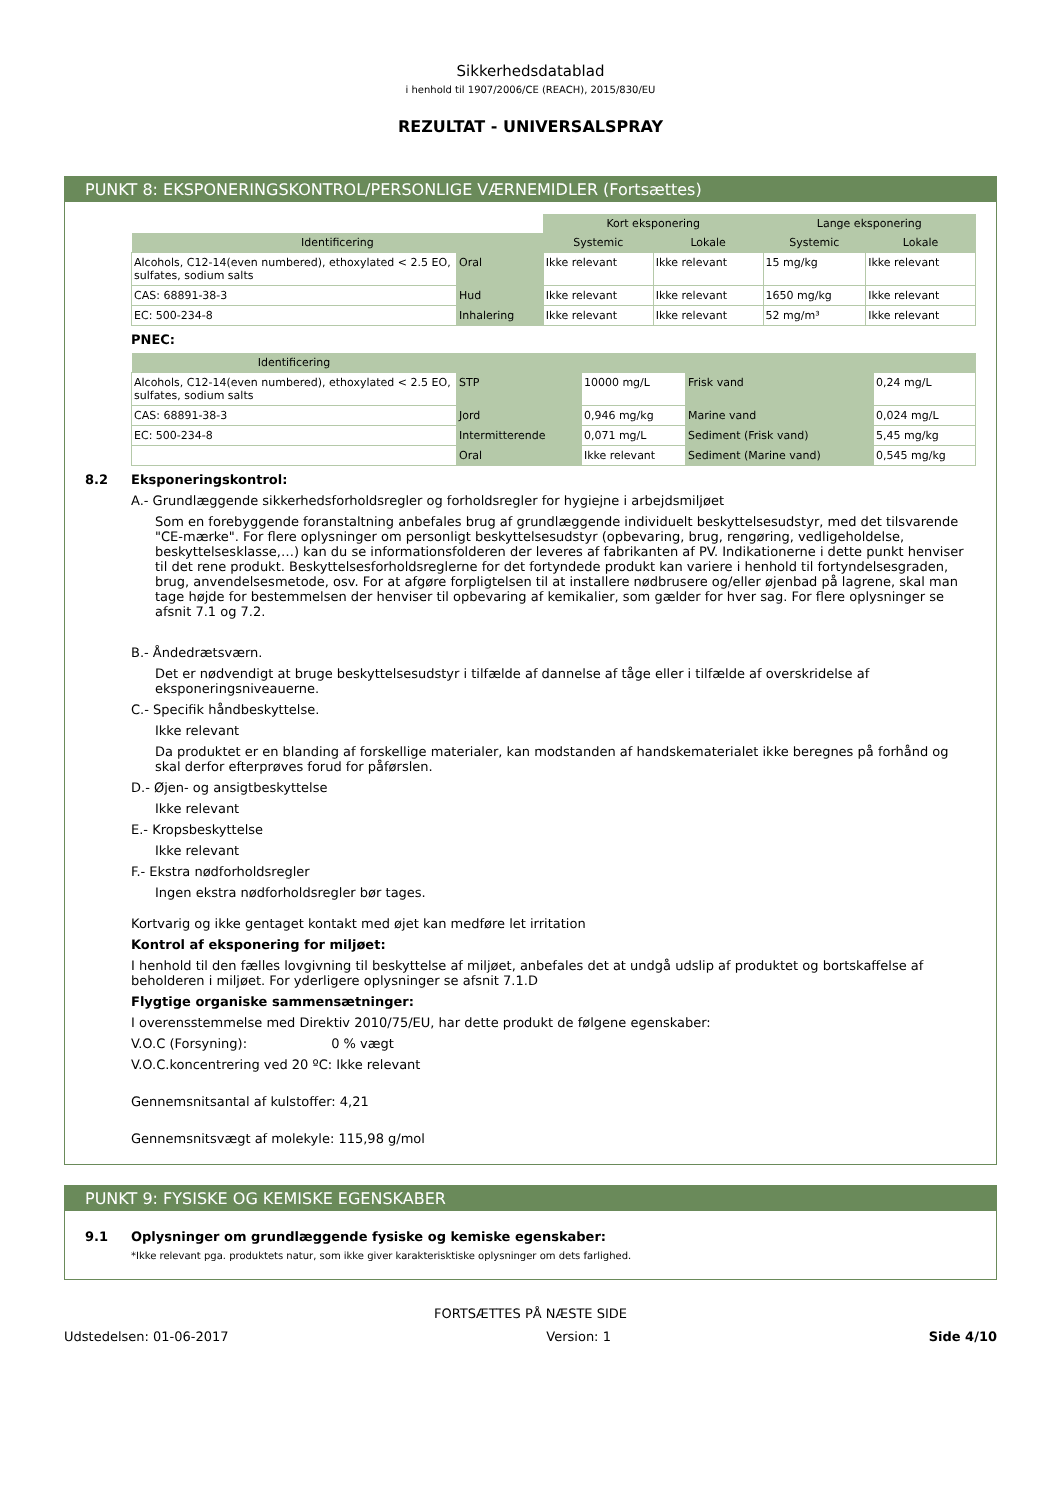Sikkerhedsdatablad
i henhold til 1907/2006/CE (REACH), 2015/830/EU
REZULTAT - UNIVERSALSPRAY
PUNKT 8: EKSPONERINGSKONTROL/PERSONLIGE VÆRNEMIDLER (Fortsættes)
| | | Kort eksponering | | Lange eksponering | |
| --- | --- | --- | --- | --- | --- |
| Identificering | | Systemic | Lokale | Systemic | Lokale |
| Alcohols, C12-14(even numbered), ethoxylated < 2.5 EO, sulfates, sodium salts | Oral | Ikke relevant | Ikke relevant | 15 mg/kg | Ikke relevant |
| CAS: 68891-38-3 | Hud | Ikke relevant | Ikke relevant | 1650 mg/kg | Ikke relevant |
| EC: 500-234-8 | Inhalering | Ikke relevant | Ikke relevant | 52 mg/m³ | Ikke relevant |
PNEC:
| Identificering | | | | |
| --- | --- | --- | --- | --- |
| Alcohols, C12-14(even numbered), ethoxylated < 2.5 EO, sulfates, sodium salts | STP | 10000 mg/L | Frisk vand | 0,24 mg/L |
| CAS: 68891-38-3 | Jord | 0,946 mg/kg | Marine vand | 0,024 mg/L |
| EC: 500-234-8 | Intermitterende | 0,071 mg/L | Sediment (Frisk vand) | 5,45 mg/kg |
| | Oral | Ikke relevant | Sediment (Marine vand) | 0,545 mg/kg |
8.2 Eksponeringskontrol:
A.- Grundlæggende sikkerhedsforholdsregler og forholdsregler for hygiejne i arbejdsmiljøet
Som en forebyggende foranstaltning anbefales brug af grundlæggende individuelt beskyttelsesudstyr, med det tilsvarende "CE-mærke". For flere oplysninger om personligt beskyttelsesudstyr (opbevaring, brug, rengøring, vedligeholdelse, beskyttelsesklasse,…) kan du se informationsfolderen der leveres af fabrikanten af PV. Indikationerne i dette punkt henviser til det rene produkt. Beskyttelsesforholdsreglerne for det fortyndede produkt kan variere i henhold til fortyndelsesgraden, brug, anvendelsesmetode, osv. For at afgøre forpligtelsen til at installere nødbrusere og/eller øjenbad på lagrene, skal man tage højde for bestemmelsen der henviser til opbevaring af kemikalier, som gælder for hver sag. For flere oplysninger se afsnit 7.1 og 7.2.
B.- Åndedrætsværn.
Det er nødvendigt at bruge beskyttelsesudstyr i tilfælde af dannelse af tåge eller i tilfælde af overskridelse af eksponeringsniveauerne.
C.- Specifik håndbeskyttelse.
Ikke relevant
Da produktet er en blanding af forskellige materialer, kan modstanden af handskematerialet ikke beregnes på forhånd og skal derfor efterprøves forud for påførslen.
D.- Øjen- og ansigtbeskyttelse
Ikke relevant
E.- Kropsbeskyttelse
Ikke relevant
F.- Ekstra nødforholdsregler
Ingen ekstra nødforholdsregler bør tages.
Kortvarig og ikke gentaget kontakt med øjet kan medføre let irritation
Kontrol af eksponering for miljøet:
I henhold til den fælles lovgivning til beskyttelse af miljøet, anbefales det at undgå udslip af produktet og bortskaffelse af beholderen i miljøet. For yderligere oplysninger se afsnit 7.1.D
Flygtige organiske sammensætninger:
I overensstemmelse med Direktiv 2010/75/EU, har dette produkt de følgene egenskaber:
V.O.C (Forsyning): 0 % vægt
V.O.C.koncentrering ved 20 ºC: Ikke relevant
Gennemsnitsantal af kulstoffer: 4,21
Gennemsnitsvægt af molekyle: 115,98 g/mol
PUNKT 9: FYSISKE OG KEMISKE EGENSKABER
9.1 Oplysninger om grundlæggende fysiske og kemiske egenskaber:
*Ikke relevant pga. produktets natur, som ikke giver karakterisktiske oplysninger om dets farlighed.
FORTSÆTTES PÅ NÆSTE SIDE
Udstedelsen: 01-06-2017 Version: 1 Side 4/10